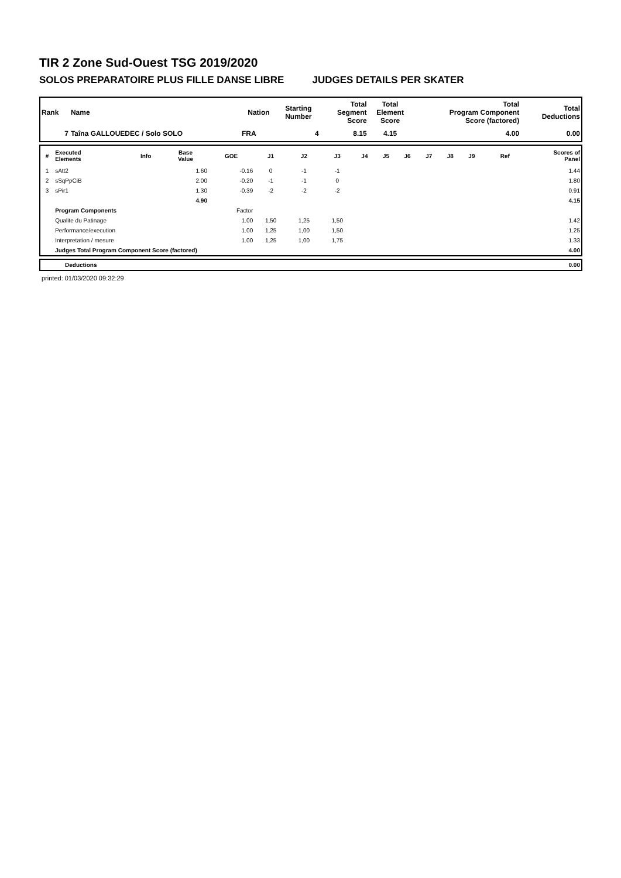TIR 2 Zone Sud-Ouest TSG 2019/2020
SOLOS PREPARATOIRE PLUS FILLE DANSE LIBRE JUDGES DETAILS PER SKATER
| Rank | Name | Nation | Starting Number | Total Segment Score | Total Element Score | Total Program Component Score (factored) | Total Deductions |
| --- | --- | --- | --- | --- | --- | --- | --- |
| 7 | Taîna GALLOUEDEC / Solo SOLO | FRA | 4 | 8.15 | 4.15 | 4.00 | 0.00 |
| # | Executed Elements | Info | Base Value | GOE | J1 | J2 | J3 | J4 | J5 | J6 | J7 | J8 | J9 | Ref | Scores of Panel |
| --- | --- | --- | --- | --- | --- | --- | --- | --- | --- | --- | --- | --- | --- | --- | --- |
| 1 | sAtt2 | | 1.60 | -0.16 | 0 | -1 | -1 | | | | | | | | 1.44 |
| 2 | sSqPpCiB | | 2.00 | -0.20 | -1 | -1 | 0 | | | | | | | | 1.80 |
| 3 | sPir1 | | 1.30 | -0.39 | -2 | -2 | -2 | | | | | | | | 0.91 |
| | | | 4.90 | | | | | | | | | | | | 4.15 |
| | Program Components | | | Factor | | | | | | | | | | | |
| | Qualite du Patinage | | | 1.00 | 1,50 | 1,25 | 1,50 | | | | | | | | 1.42 |
| | Performance/execution | | | 1.00 | 1,25 | 1,00 | 1,50 | | | | | | | | 1.25 |
| | Interpretation / mesure | | | 1.00 | 1,25 | 1,00 | 1,75 | | | | | | | | 1.33 |
| | Judges Total Program Component Score (factored) | | | | | | | | | | | | | | 4.00 |
| | Deductions | 0.00 |
printed: 01/03/2020 09:32:29